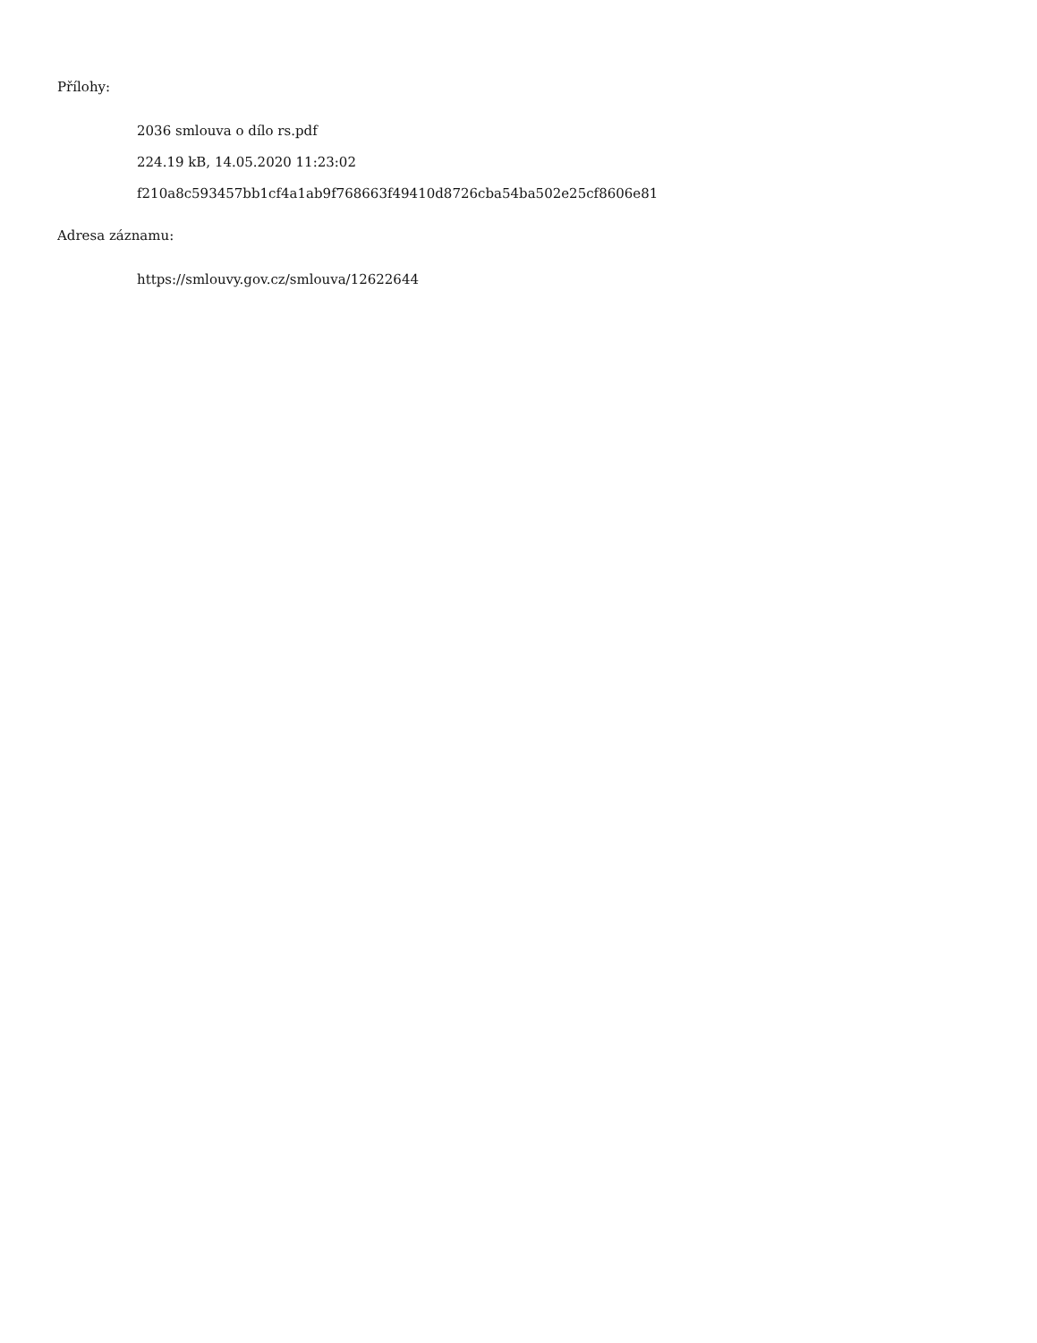Přílohy:
2036 smlouva o dílo rs.pdf
224.19 kB, 14.05.2020 11:23:02
f210a8c593457bb1cf4a1ab9f768663f49410d8726cba54ba502e25cf8606e81
Adresa záznamu:
https://smlouvy.gov.cz/smlouva/12622644